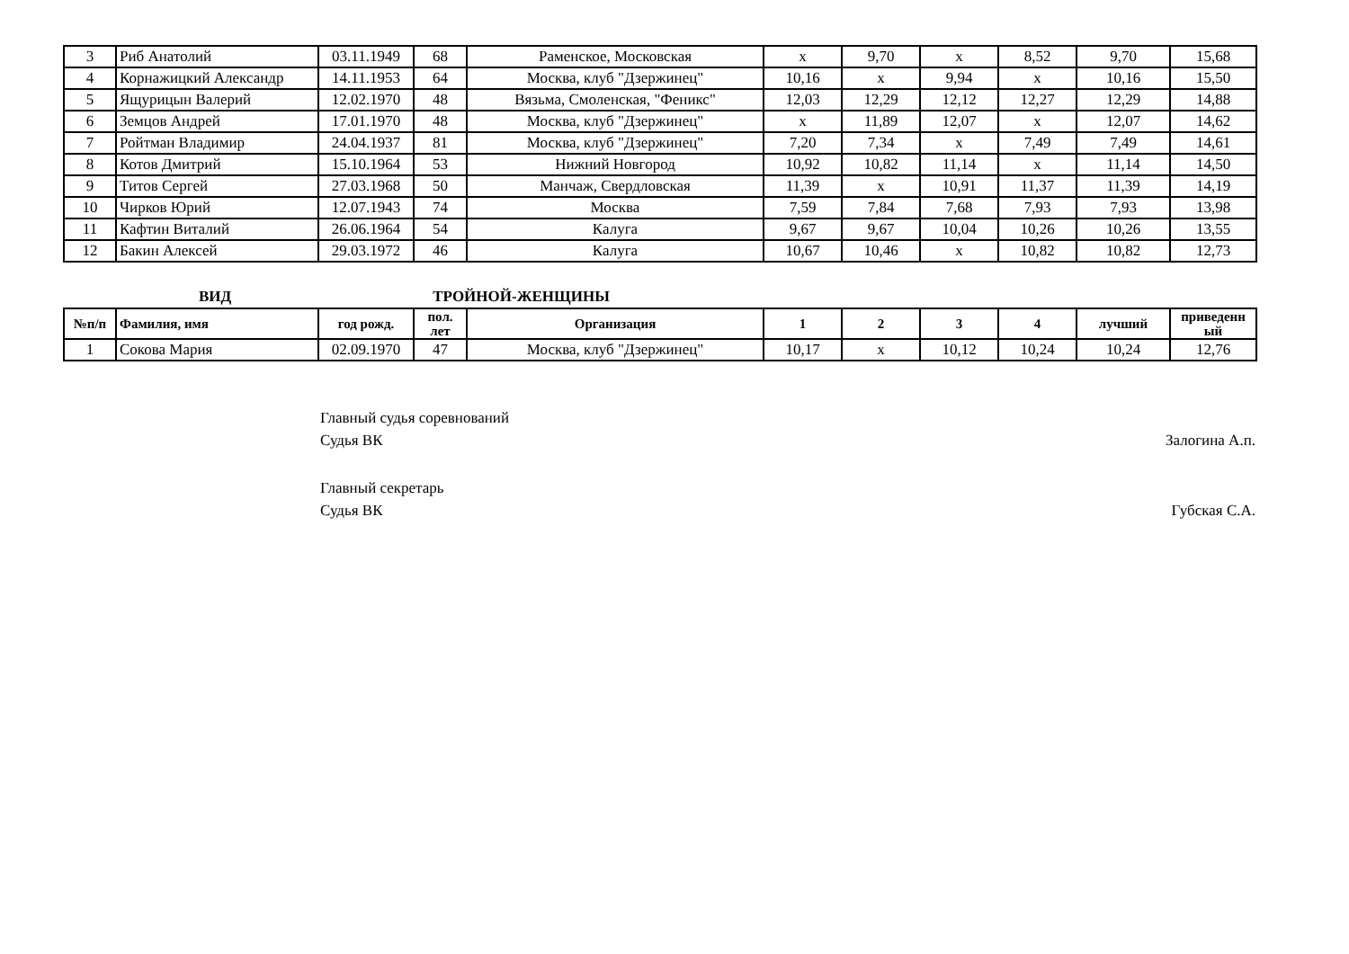| 3 | Риб Анатолий | 03.11.1949 | 68 | Раменское, Московская | x | 9,70 | x | 8,52 | 9,70 | 15,68 |
| 4 | Корнажицкий Александр | 14.11.1953 | 64 | Москва, клуб "Дзержинец" | 10,16 | x | 9,94 | x | 10,16 | 15,50 |
| 5 | Ящурицын Валерий | 12.02.1970 | 48 | Вязьма, Смоленская, "Феникс" | 12,03 | 12,29 | 12,12 | 12,27 | 12,29 | 14,88 |
| 6 | Земцов Андрей | 17.01.1970 | 48 | Москва, клуб "Дзержинец" | x | 11,89 | 12,07 | x | 12,07 | 14,62 |
| 7 | Ройтман Владимир | 24.04.1937 | 81 | Москва, клуб "Дзержинец" | 7,20 | 7,34 | x | 7,49 | 7,49 | 14,61 |
| 8 | Котов Дмитрий | 15.10.1964 | 53 | Нижний Новгород | 10,92 | 10,82 | 11,14 | x | 11,14 | 14,50 |
| 9 | Титов Сергей | 27.03.1968 | 50 | Манчаж, Свердловская | 11,39 | x | 10,91 | 11,37 | 11,39 | 14,19 |
| 10 | Чирков Юрий | 12.07.1943 | 74 | Москва | 7,59 | 7,84 | 7,68 | 7,93 | 7,93 | 13,98 |
| 11 | Кафтин Виталий | 26.06.1964 | 54 | Калуга | 9,67 | 9,67 | 10,04 | 10,26 | 10,26 | 13,55 |
| 12 | Бакин Алексей | 29.03.1972 | 46 | Калуга | 10,67 | 10,46 | x | 10,82 | 10,82 | 12,73 |
ВИД ТРОЙНОЙ-ЖЕНЩИНЫ
| №п/п | Фамилия, имя | год рожд. | пол. лет | Организация | 1 | 2 | 3 | 4 | лучший | приведенн ый |
| --- | --- | --- | --- | --- | --- | --- | --- | --- | --- | --- |
| 1 | Сокова Мария | 02.09.1970 | 47 | Москва, клуб "Дзержинец" | 10,17 | x | 10,12 | 10,24 | 10,24 | 12,76 |
Главный судья соревнований
Судья ВК Залогина А.п.
Главный секретарь
Судья ВК Губская С.А.